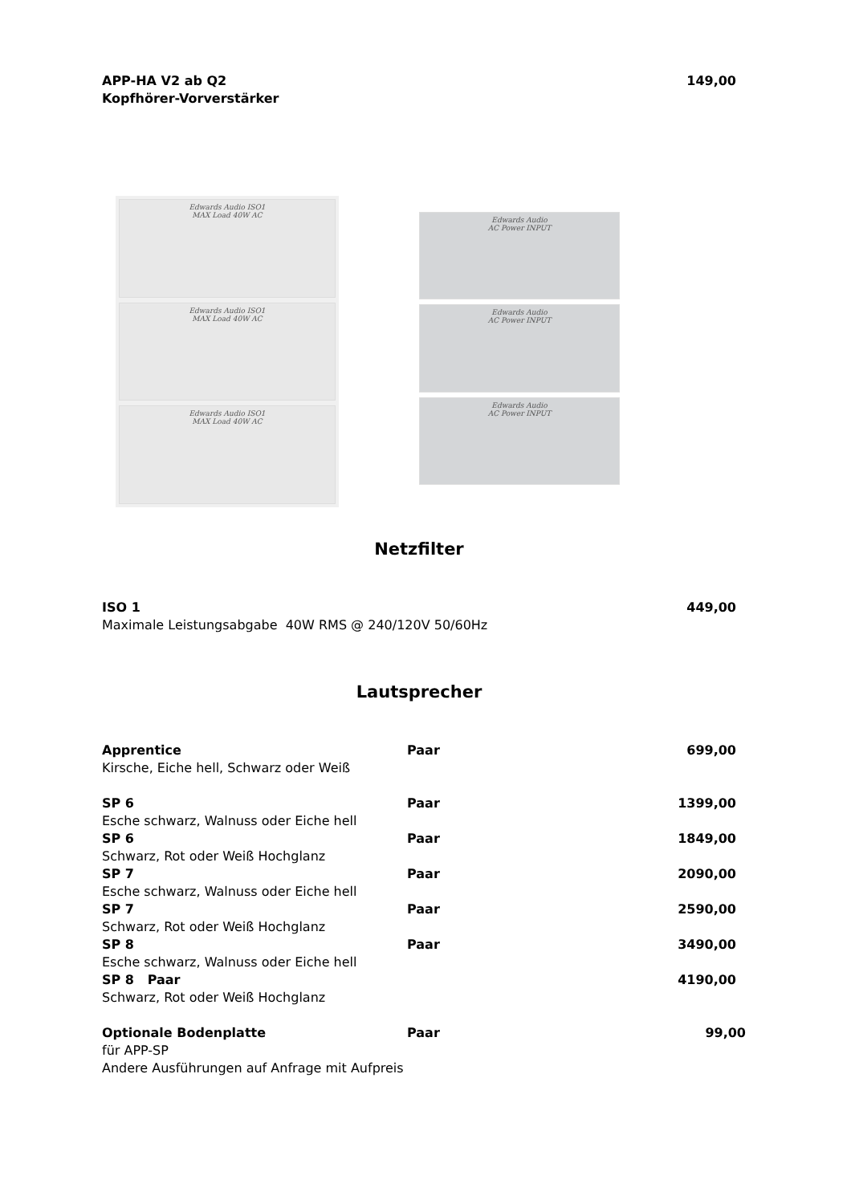| APP-HA V2 ab Q2 | | 149,00 |
| Kopfhörer-Vorverstärker | | |
Edwards Audio ISO1
MAX Load 40W AC
Edwards Audio ISO1
MAX Load 40W AC
Edwards Audio ISO1
MAX Load 40W AC
Edwards Audio
AC Power INPUT
Edwards Audio
AC Power INPUT
Edwards Audio
AC Power INPUT
Netzfilter
| ISO 1 | | 449,00 |
| Maximale Leistungsabgabe 40W RMS @ 240/120V 50/60Hz | | |
Lautsprecher
| Apprentice | Paar | 699,00 |
| Kirsche, Eiche hell, Schwarz oder Weiß | | |
| SP 6 | Paar | 1399,00 |
| Esche schwarz, Walnuss oder Eiche hell | | |
| SP 6 | Paar | 1849,00 |
| Schwarz, Rot oder Weiß Hochglanz | | |
| SP 7 | Paar | 2090,00 |
| Esche schwarz, Walnuss oder Eiche hell | | |
| SP 7 | Paar | 2590,00 |
| Schwarz, Rot oder Weiß Hochglanz | | |
| SP 8 | Paar | 3490,00 |
| Esche schwarz, Walnuss oder Eiche hell | | |
| SP 8 Paar | | 4190,00 |
| Schwarz, Rot oder Weiß Hochglanz | | |
| Optionale Bodenplatte | Paar | 99,00 |
| für APP-SP | | |
| Andere Ausführungen auf Anfrage mit Aufpreis | | |